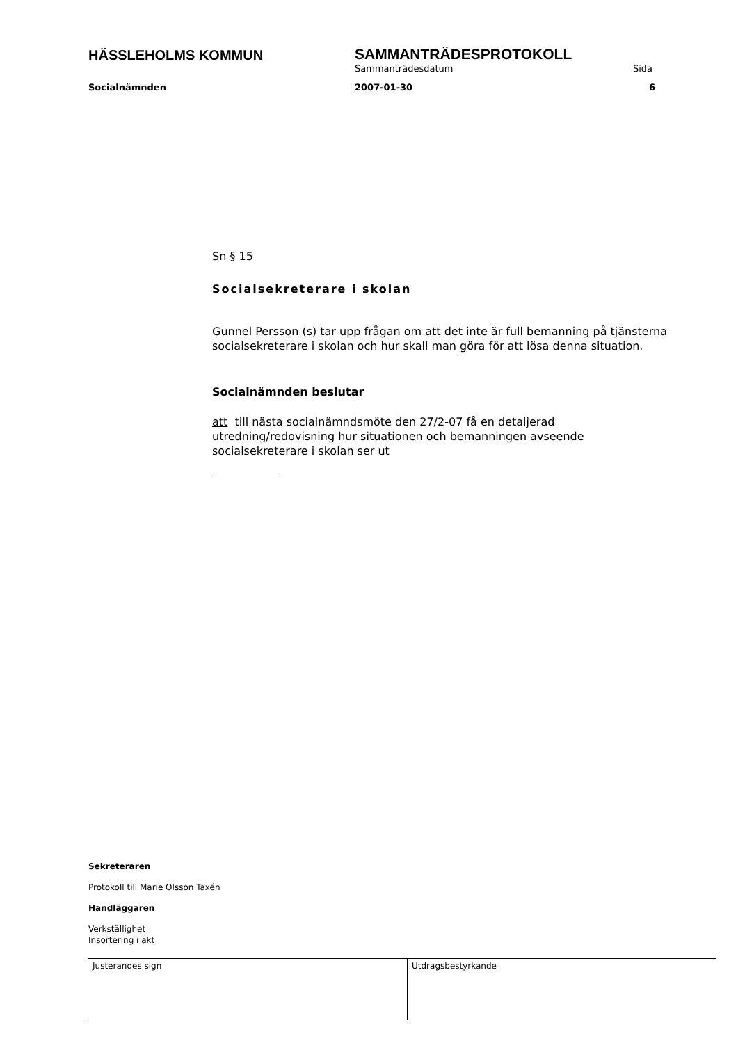HÄSSLEHOLMS KOMMUN SAMMANTRÄDESPROTOKOLL
Sammanträdesdatum Sida
Socialnämnden 2007-01-30 6
Sn § 15
Socialsekreterare i skolan
Gunnel Persson (s) tar upp frågan om att det inte är full bemanning på tjänsterna socialsekreterare i skolan och hur skall man göra för att lösa denna situation.
Socialnämnden beslutar
att till nästa socialnämndsmöte den 27/2-07 få en detaljerad utredning/redovisning hur situationen och bemanningen avseende socialsekreterare i skolan ser ut
Sekreteraren
Protokoll till Marie Olsson Taxén
Handläggaren
Verkställighet
Insortering i akt
Justerandes sign Utdragsbestyrkande